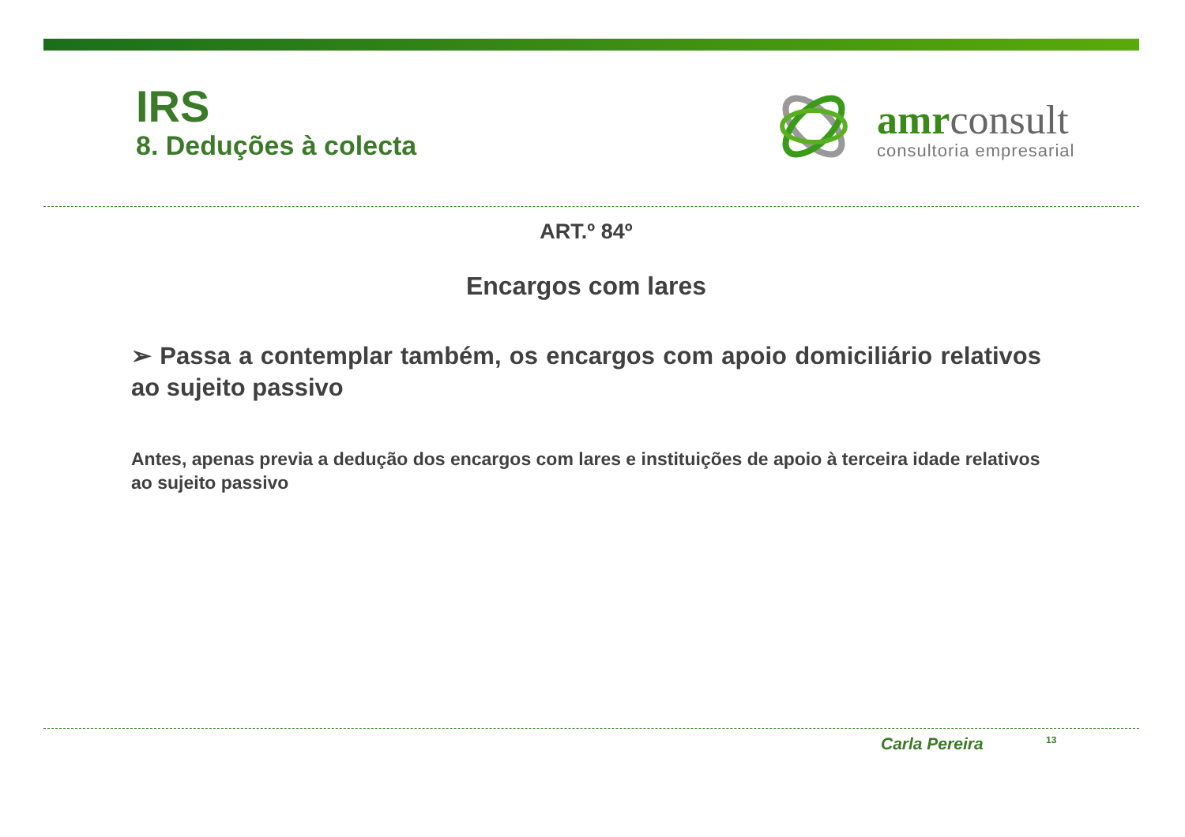IRS
8. Deduções à colecta
amrconsult
consultoria empresarial
ART.º 84º
Encargos com lares
➢ Passa a contemplar também, os encargos com apoio domiciliário relativos ao sujeito passivo
Antes, apenas previa a dedução dos encargos com lares e instituições de apoio à terceira idade relativos ao sujeito passivo
Carla Pereira 13